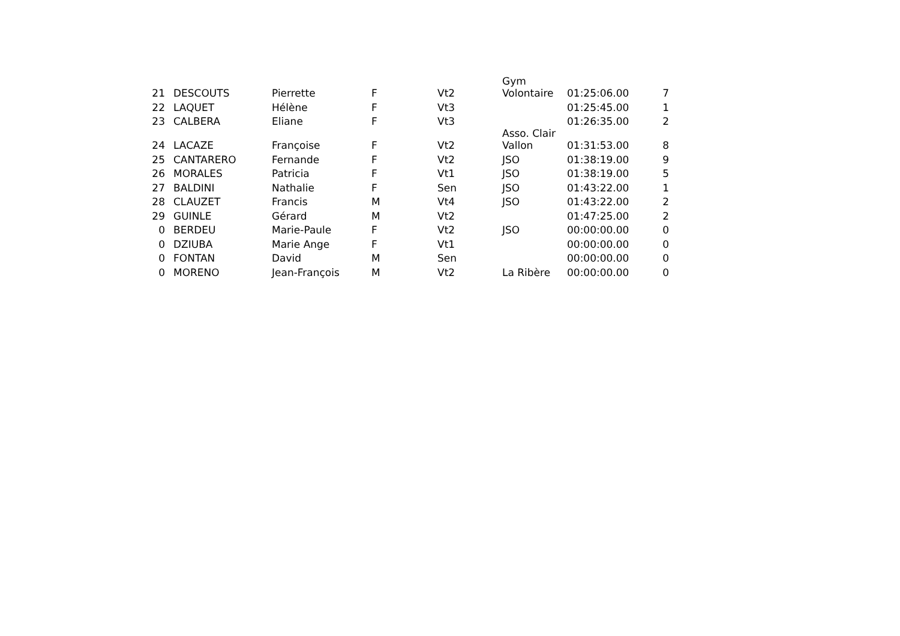| 21 | DESCOUTS | Pierrette | F | Vt2 | Gym Volontaire | 01:25:06.00 | 7 |
| 22 | LAQUET | Hélène | F | Vt3 | | 01:25:45.00 | 1 |
| 23 | CALBERA | Eliane | F | Vt3 | | 01:26:35.00 | 2 |
| 24 | LACAZE | Françoise | F | Vt2 | Asso. Clair Vallon | 01:31:53.00 | 8 |
| 25 | CANTARERO | Fernande | F | Vt2 | JSO | 01:38:19.00 | 9 |
| 26 | MORALES | Patricia | F | Vt1 | JSO | 01:38:19.00 | 5 |
| 27 | BALDINI | Nathalie | F | Sen | JSO | 01:43:22.00 | 1 |
| 28 | CLAUZET | Francis | M | Vt4 | JSO | 01:43:22.00 | 2 |
| 29 | GUINLE | Gérard | M | Vt2 | | 01:47:25.00 | 2 |
| 0 | BERDEU | Marie-Paule | F | Vt2 | JSO | 00:00:00.00 | 0 |
| 0 | DZIUBA | Marie Ange | F | Vt1 | | 00:00:00.00 | 0 |
| 0 | FONTAN | David | M | Sen | | 00:00:00.00 | 0 |
| 0 | MORENO | Jean-François | M | Vt2 | La Ribère | 00:00:00.00 | 0 |